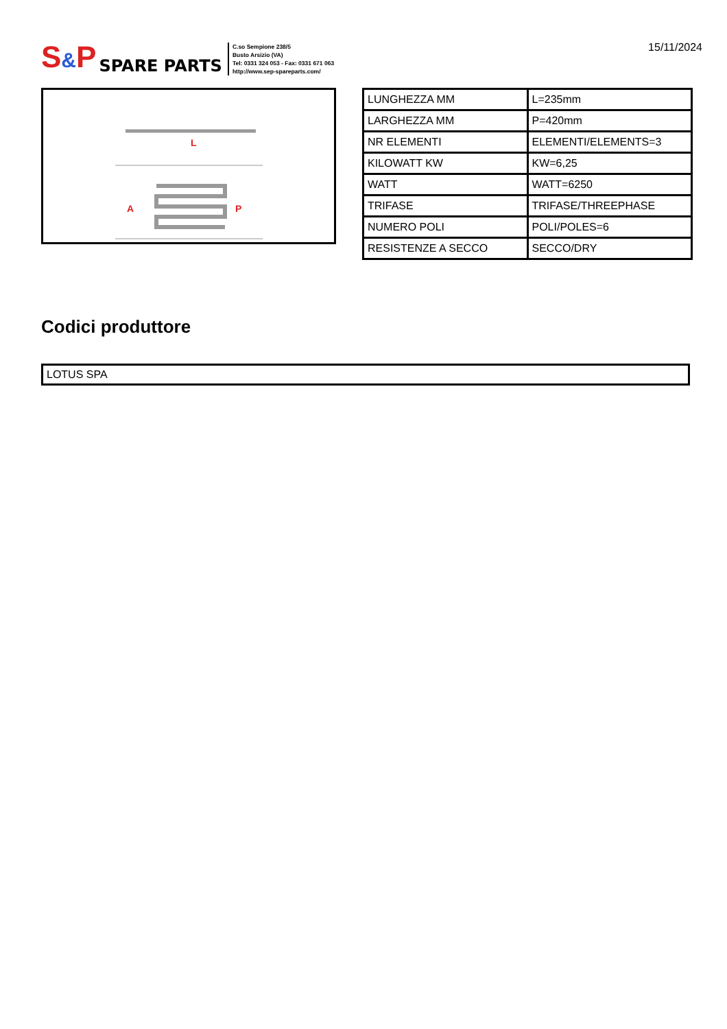S&P
SPARE PARTS
C.so Sempione 238/5
Busto Arsizio (VA)
Tel: 0331 324 053 - Fax: 0331 671 063
http://www.sep-spareparts.com/
15/11/2024
L
A
P
| LUNGHEZZA MM | L=235mm |
| LARGHEZZA MM | P=420mm |
| NR ELEMENTI | ELEMENTI/ELEMENTS=3 |
| KILOWATT KW | KW=6,25 |
| WATT | WATT=6250 |
| TRIFASE | TRIFASE/THREEPHASE |
| NUMERO POLI | POLI/POLES=6 |
| RESISTENZE A SECCO | SECCO/DRY |
Codici produttore
LOTUS SPA